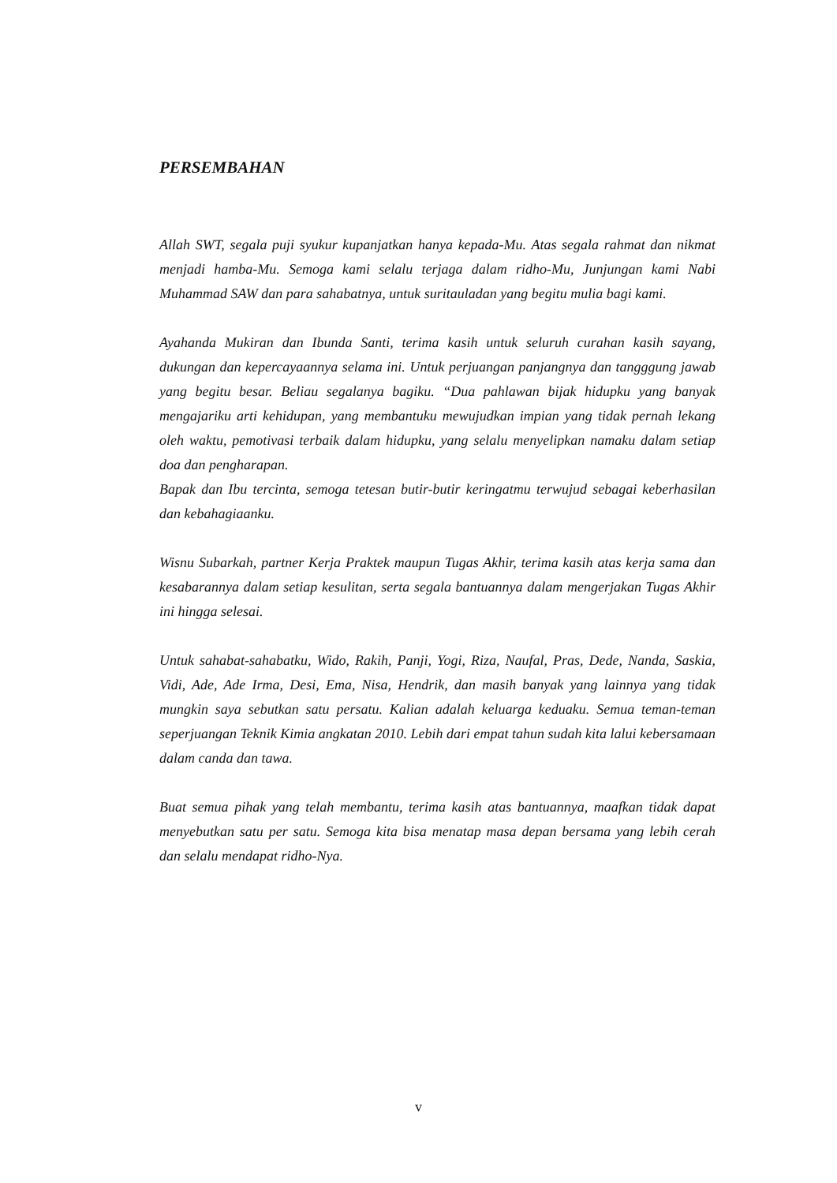PERSEMBAHAN
Allah SWT, segala puji syukur kupanjatkan hanya kepada-Mu. Atas segala rahmat dan nikmat menjadi hamba-Mu. Semoga kami selalu terjaga dalam ridho-Mu, Junjungan kami Nabi Muhammad SAW dan para sahabatnya, untuk suritauladan yang begitu mulia bagi kami.
Ayahanda Mukiran dan Ibunda Santi, terima kasih untuk seluruh curahan kasih sayang, dukungan dan kepercayaannya selama ini. Untuk perjuangan panjangnya dan tangggung jawab yang begitu besar. Beliau segalanya bagiku. “Dua pahlawan bijak hidupku yang banyak mengajariku arti kehidupan, yang membantuku mewujudkan impian yang tidak pernah lekang oleh waktu, pemotivasi terbaik dalam hidupku, yang selalu menyelipkan namaku dalam setiap doa dan pengharapan.
Bapak dan Ibu tercinta, semoga tetesan butir-butir keringatmu terwujud sebagai keberhasilan dan kebahagiaanku.
Wisnu Subarkah, partner Kerja Praktek maupun Tugas Akhir, terima kasih atas kerja sama dan kesabarannya dalam setiap kesulitan, serta segala bantuannya dalam mengerjakan Tugas Akhir ini hingga selesai.
Untuk sahabat-sahabatku, Wido, Rakih, Panji, Yogi, Riza, Naufal, Pras, Dede, Nanda, Saskia, Vidi, Ade, Ade Irma, Desi, Ema, Nisa, Hendrik, dan masih banyak yang lainnya yang tidak mungkin saya sebutkan satu persatu. Kalian adalah keluarga keduaku. Semua teman-teman seperjuangan Teknik Kimia angkatan 2010. Lebih dari empat tahun sudah kita lalui kebersamaan dalam canda dan tawa.
Buat semua pihak yang telah membantu, terima kasih atas bantuannya, maafkan tidak dapat menyebutkan satu per satu. Semoga kita bisa menatap masa depan bersama yang lebih cerah dan selalu mendapat ridho-Nya.
v